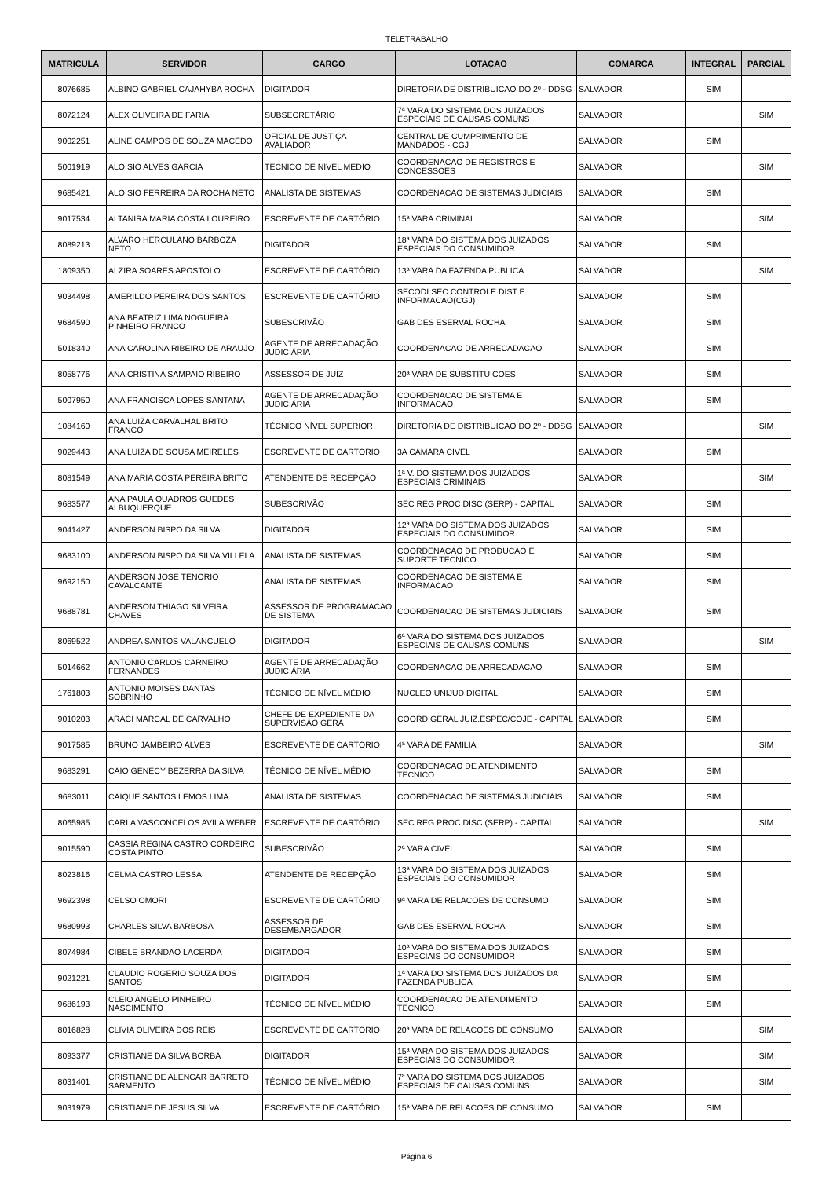TELETRABALHO
| MATRICULA | SERVIDOR | CARGO | LOTAÇAO | COMARCA | INTEGRAL | PARCIAL |
| --- | --- | --- | --- | --- | --- | --- |
| 8076685 | ALBINO GABRIEL CAJAHYBA ROCHA | DIGITADOR | DIRETORIA DE DISTRIBUICAO DO 2º - DDSG | SALVADOR | SIM | |
| 8072124 | ALEX OLIVEIRA DE FARIA | SUBSECRETÁRIO | 7ª VARA DO SISTEMA DOS JUIZADOS ESPECIAIS DE CAUSAS COMUNS | SALVADOR | | SIM |
| 9002251 | ALINE CAMPOS DE SOUZA MACEDO | OFICIAL DE JUSTIÇA AVALIADOR | CENTRAL DE CUMPRIMENTO DE MANDADOS - CGJ | SALVADOR | SIM | |
| 5001919 | ALOISIO ALVES GARCIA | TÉCNICO DE NÍVEL MÉDIO | COORDENACAO DE REGISTROS E CONCESSOES | SALVADOR | | SIM |
| 9685421 | ALOISIO FERREIRA DA ROCHA NETO | ANALISTA DE SISTEMAS | COORDENACAO DE SISTEMAS JUDICIAIS | SALVADOR | SIM | |
| 9017534 | ALTANIRA MARIA COSTA LOUREIRO | ESCREVENTE DE CARTÓRIO | 15ª VARA CRIMINAL | SALVADOR | | SIM |
| 8089213 | ALVARO HERCULANO BARBOZA NETO | DIGITADOR | 18ª VARA DO SISTEMA DOS JUIZADOS ESPECIAIS DO CONSUMIDOR | SALVADOR | SIM | |
| 1809350 | ALZIRA SOARES APOSTOLO | ESCREVENTE DE CARTÓRIO | 13ª VARA DA FAZENDA PUBLICA | SALVADOR | | SIM |
| 9034498 | AMERILDO PEREIRA DOS SANTOS | ESCREVENTE DE CARTÓRIO | SECODI SEC CONTROLE DIST E INFORMACAO(CGJ) | SALVADOR | SIM | |
| 9684590 | ANA BEATRIZ LIMA NOGUEIRA PINHEIRO FRANCO | SUBESCRIVÃO | GAB DES ESERVAL ROCHA | SALVADOR | SIM | |
| 5018340 | ANA CAROLINA RIBEIRO DE ARAUJO | AGENTE DE ARRECADAÇÃO JUDICIÁRIA | COORDENACAO DE ARRECADACAO | SALVADOR | SIM | |
| 8058776 | ANA CRISTINA SAMPAIO RIBEIRO | ASSESSOR DE JUIZ | 20ª VARA DE SUBSTITUICOES | SALVADOR | SIM | |
| 5007950 | ANA FRANCISCA LOPES SANTANA | AGENTE DE ARRECADAÇÃO JUDICIÁRIA | COORDENACAO DE SISTEMA E INFORMACAO | SALVADOR | SIM | |
| 1084160 | ANA LUIZA CARVALHAL BRITO FRANCO | TÉCNICO NÍVEL SUPERIOR | DIRETORIA DE DISTRIBUICAO DO 2º - DDSG | SALVADOR | | SIM |
| 9029443 | ANA LUIZA DE SOUSA MEIRELES | ESCREVENTE DE CARTÓRIO | 3A CAMARA CIVEL | SALVADOR | SIM | |
| 8081549 | ANA MARIA COSTA PEREIRA BRITO | ATENDENTE DE RECEPÇÃO | 1ª V. DO SISTEMA DOS JUIZADOS ESPECIAIS CRIMINAIS | SALVADOR | | SIM |
| 9683577 | ANA PAULA QUADROS GUEDES ALBUQUERQUE | SUBESCRIVÃO | SEC REG PROC DISC (SERP) - CAPITAL | SALVADOR | SIM | |
| 9041427 | ANDERSON BISPO DA SILVA | DIGITADOR | 12ª VARA DO SISTEMA DOS JUIZADOS ESPECIAIS DO CONSUMIDOR | SALVADOR | SIM | |
| 9683100 | ANDERSON BISPO DA SILVA VILLELA | ANALISTA DE SISTEMAS | COORDENACAO DE PRODUCAO E SUPORTE TECNICO | SALVADOR | SIM | |
| 9692150 | ANDERSON JOSE TENORIO CAVALCANTE | ANALISTA DE SISTEMAS | COORDENACAO DE SISTEMA E INFORMACAO | SALVADOR | SIM | |
| 9688781 | ANDERSON THIAGO SILVEIRA CHAVES | ASSESSOR DE PROGRAMACAO DE SISTEMA | COORDENACAO DE SISTEMAS JUDICIAIS | SALVADOR | SIM | |
| 8069522 | ANDREA SANTOS VALANCUELO | DIGITADOR | 6ª VARA DO SISTEMA DOS JUIZADOS ESPECIAIS DE CAUSAS COMUNS | SALVADOR | | SIM |
| 5014662 | ANTONIO CARLOS CARNEIRO FERNANDES | AGENTE DE ARRECADAÇÃO JUDICIÁRIA | COORDENACAO DE ARRECADACAO | SALVADOR | SIM | |
| 1761803 | ANTONIO MOISES DANTAS SOBRINHO | TÉCNICO DE NÍVEL MÉDIO | NUCLEO UNIJUD DIGITAL | SALVADOR | SIM | |
| 9010203 | ARACI MARCAL DE CARVALHO | CHEFE DE EXPEDIENTE DA SUPERVISÃO GERA | COORD.GERAL JUIZ.ESPEC/COJE - CAPITAL | SALVADOR | SIM | |
| 9017585 | BRUNO JAMBEIRO ALVES | ESCREVENTE DE CARTÓRIO | 4ª VARA DE FAMILIA | SALVADOR | | SIM |
| 9683291 | CAIO GENECY BEZERRA DA SILVA | TÉCNICO DE NÍVEL MÉDIO | COORDENACAO DE ATENDIMENTO TECNICO | SALVADOR | SIM | |
| 9683011 | CAIQUE SANTOS LEMOS LIMA | ANALISTA DE SISTEMAS | COORDENACAO DE SISTEMAS JUDICIAIS | SALVADOR | SIM | |
| 8065985 | CARLA VASCONCELOS AVILA WEBER | ESCREVENTE DE CARTÓRIO | SEC REG PROC DISC (SERP) - CAPITAL | SALVADOR | | SIM |
| 9015590 | CASSIA REGINA CASTRO CORDEIRO COSTA PINTO | SUBESCRIVÃO | 2ª VARA CIVEL | SALVADOR | SIM | |
| 8023816 | CELMA CASTRO LESSA | ATENDENTE DE RECEPÇÃO | 13ª VARA DO SISTEMA DOS JUIZADOS ESPECIAIS DO CONSUMIDOR | SALVADOR | SIM | |
| 9692398 | CELSO OMORI | ESCREVENTE DE CARTÓRIO | 9ª VARA DE RELACOES DE CONSUMO | SALVADOR | SIM | |
| 9680993 | CHARLES SILVA BARBOSA | ASSESSOR DE DESEMBARGADOR | GAB DES ESERVAL ROCHA | SALVADOR | SIM | |
| 8074984 | CIBELE BRANDAO LACERDA | DIGITADOR | 10ª VARA DO SISTEMA DOS JUIZADOS ESPECIAIS DO CONSUMIDOR | SALVADOR | SIM | |
| 9021221 | CLAUDIO ROGERIO SOUZA DOS SANTOS | DIGITADOR | 1ª VARA DO SISTEMA DOS JUIZADOS DA FAZENDA PUBLICA | SALVADOR | SIM | |
| 9686193 | CLEIO ANGELO PINHEIRO NASCIMENTO | TÉCNICO DE NÍVEL MÉDIO | COORDENACAO DE ATENDIMENTO TECNICO | SALVADOR | SIM | |
| 8016828 | CLIVIA OLIVEIRA DOS REIS | ESCREVENTE DE CARTÓRIO | 20ª VARA DE RELACOES DE CONSUMO | SALVADOR | | SIM |
| 8093377 | CRISTIANE DA SILVA BORBA | DIGITADOR | 15ª VARA DO SISTEMA DOS JUIZADOS ESPECIAIS DO CONSUMIDOR | SALVADOR | | SIM |
| 8031401 | CRISTIANE DE ALENCAR BARRETO SARMENTO | TÉCNICO DE NÍVEL MÉDIO | 7ª VARA DO SISTEMA DOS JUIZADOS ESPECIAIS DE CAUSAS COMUNS | SALVADOR | | SIM |
| 9031979 | CRISTIANE DE JESUS SILVA | ESCREVENTE DE CARTÓRIO | 15ª VARA DE RELACOES DE CONSUMO | SALVADOR | SIM | |
Página 6